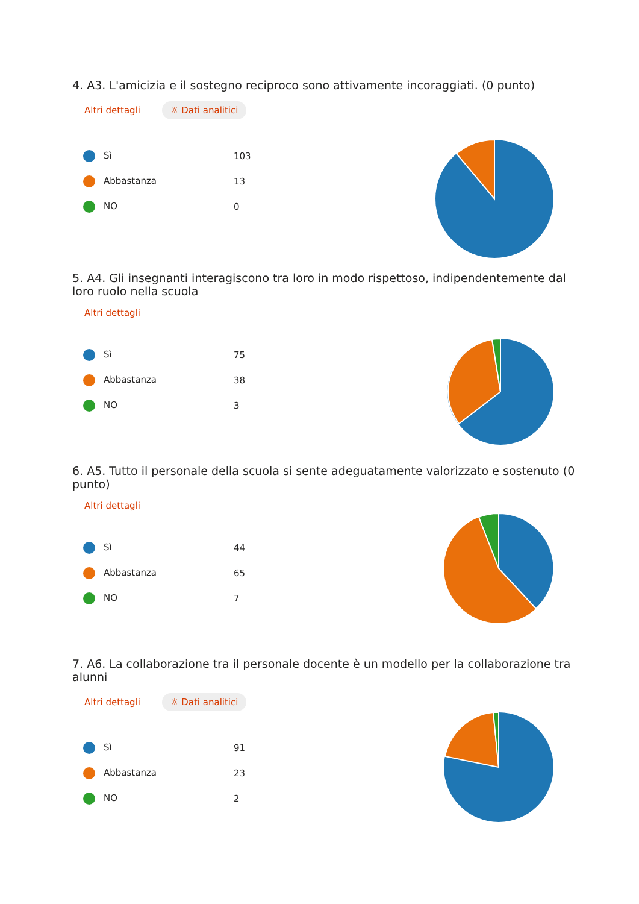4. A3. L'amicizia e il sostegno reciproco sono attivamente incoraggiati. (0 punto)
Altri dettagli ☼ Dati analitici
| Sì | 103 |
| Abbastanza | 13 |
| NO | 0 |
5. A4. Gli insegnanti interagiscono tra loro in modo rispettoso, indipendentemente dal loro ruolo nella scuola
Altri dettagli
| Sì | 75 |
| Abbastanza | 38 |
| NO | 3 |
6. A5. Tutto il personale della scuola si sente adeguatamente valorizzato e sostenuto (0 punto)
Altri dettagli
| Sì | 44 |
| Abbastanza | 65 |
| NO | 7 |
7. A6. La collaborazione tra il personale docente è un modello per la collaborazione tra alunni
Altri dettagli ☼ Dati analitici
| Sì | 91 |
| Abbastanza | 23 |
| NO | 2 |